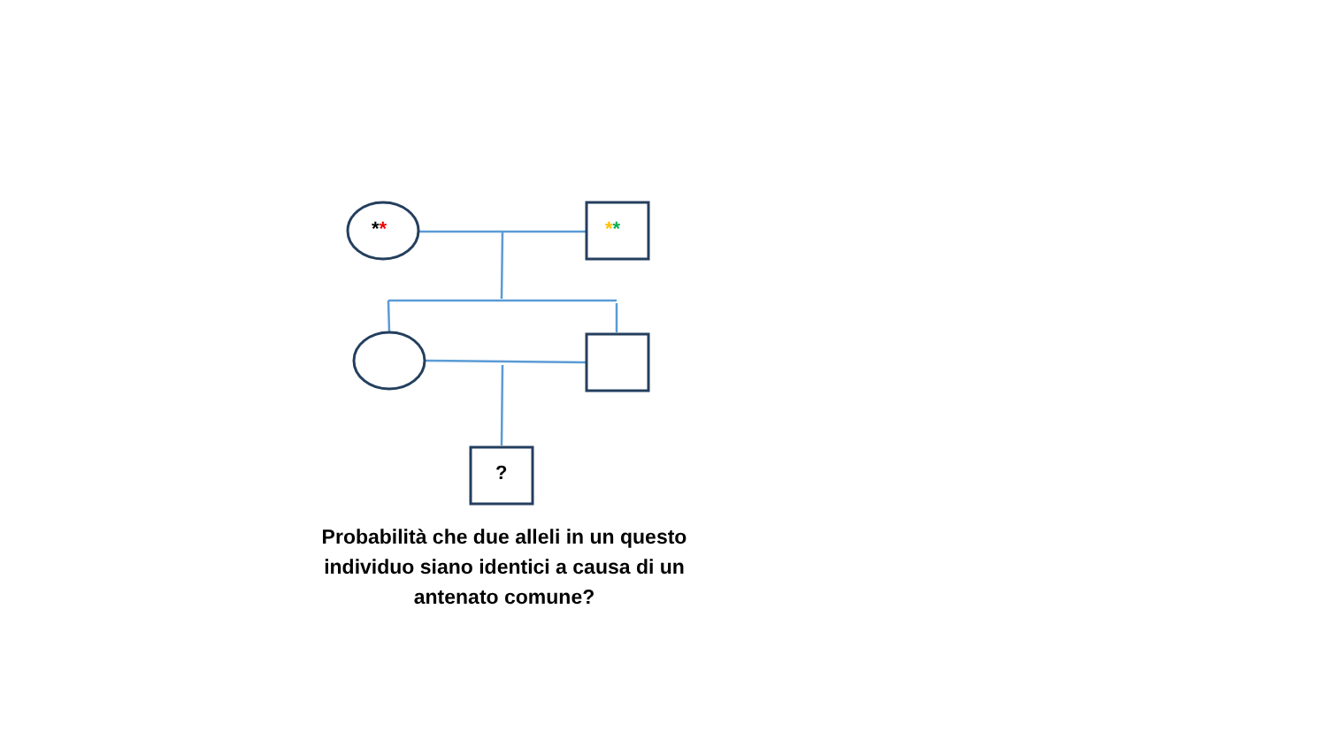** **
?
Probabilità che due alleli in un questo individuo siano identici a causa di un antenato comune?